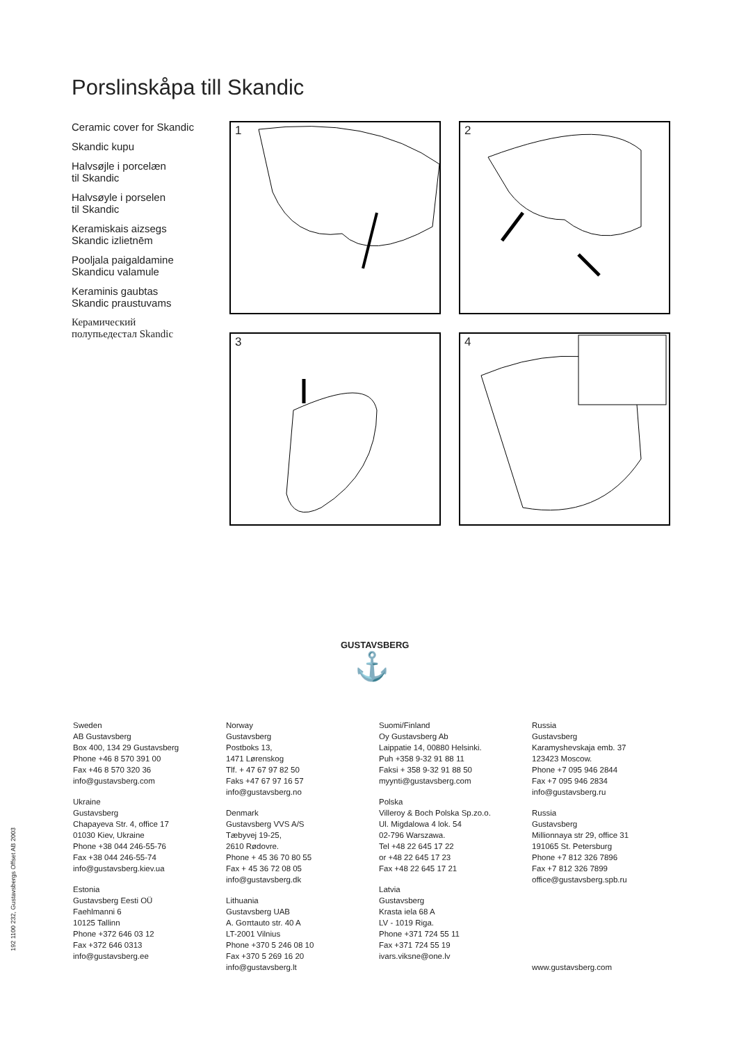Porslinskåpa till Skandic
Ceramic cover for Skandic
Skandic kupu
Halvsøjle i porcelæn
til Skandic
Halvsøyle i porselen
til Skandic
Keramiskais aizsegs
Skandic izlietnēm
Pooljala paigaldamine
Skandicu valamule
Keraminis gaubtas
Skandic praustuvams
Керамический
полупьедестал Skandic
1
2
3
4
GUSTAVSBERG
⚓
Sweden
AB Gustavsberg
Box 400, 134 29 Gustavsberg
Phone +46 8 570 391 00
Fax +46 8 570 320 36
info@gustavsberg.com
Ukraine
Gustavsberg
Chapayeva Str. 4, office 17
01030 Kiev, Ukraine
Phone +38 044 246-55-76
Fax +38 044 246-55-74
info@gustavsberg.kiev.ua
Estonia
Gustavsberg Eesti OÜ
Faehlmanni 6
10125 Tallinn
Phone +372 646 03 12
Fax +372 646 0313
info@gustavsberg.ee
Norway
Gustavsberg
Postboks 13,
1471 Lørenskog
Tlf. + 47 67 97 82 50
Faks +47 67 97 16 57
info@gustavsberg.no
Denmark
Gustavsberg VVS A/S
Tæbyvej 19-25,
2610 Rødovre.
Phone + 45 36 70 80 55
Fax + 45 36 72 08 05
info@gustavsberg.dk
Lithuania
Gustavsberg UAB
A. Goπtauto str. 40 A
LT-2001 Vilnius
Phone +370 5 246 08 10
Fax +370 5 269 16 20
info@gustavsberg.lt
Suomi/Finland
Oy Gustavsberg Ab
Laippatie 14, 00880 Helsinki.
Puh +358 9-32 91 88 11
Faksi + 358 9-32 91 88 50
myynti@gustavsberg.com
Polska
Villeroy & Boch Polska Sp.zo.o.
Ul. Migdalowa 4 lok. 54
02-796 Warszawa.
Tel +48 22 645 17 22
or +48 22 645 17 23
Fax +48 22 645 17 21
Latvia
Gustavsberg
Krasta iela 68 A
LV - 1019 Riga.
Phone +371 724 55 11
Fax +371 724 55 19
ivars.viksne@one.lv
Russia
Gustavsberg
Karamyshevskaja emb. 37
123423 Moscow.
Phone +7 095 946 2844
Fax +7 095 946 2834
info@gustavsberg.ru
Russia
Gustavsberg
Millionnaya str 29, office 31
191065 St. Petersburg
Phone +7 812 326 7896
Fax +7 812 326 7899
office@gustavsberg.spb.ru
www.gustavsberg.com
192 1100 232, Gustavsbergs Offset AB 2003